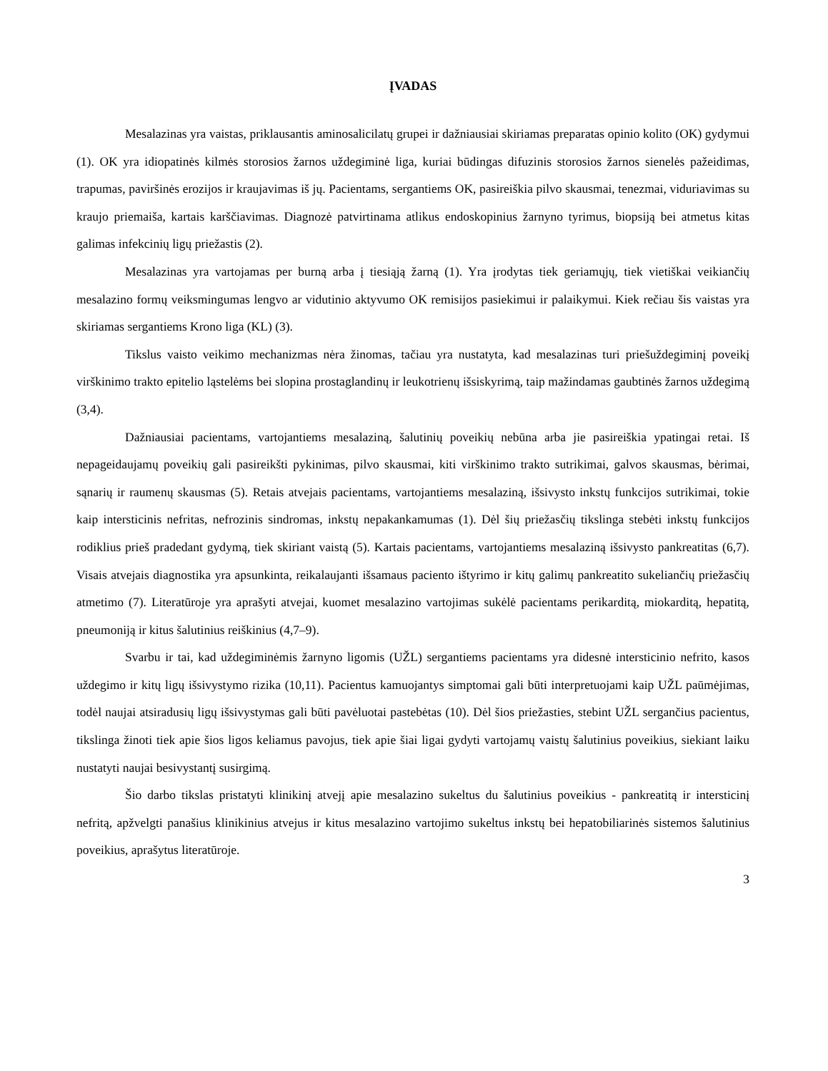ĮVADAS
Mesalazinas yra vaistas, priklausantis aminosalicilatų grupei ir dažniausiai skiriamas preparatas opinio kolito (OK) gydymui (1). OK yra idiopatinės kilmės storosios žarnos uždegiminė liga, kuriai būdingas difuzinis storosios žarnos sienelės pažeidimas, trapumas, paviršinės erozijos ir kraujavimas iš jų. Pacientams, sergantiems OK, pasireiškia pilvo skausmai, tenezmai, viduriavimas su kraujo priemaiša, kartais karščiavimas. Diagnozė patvirtinama atlikus endoskopinius žarnyno tyrimus, biopsiją bei atmetus kitas galimas infekcinių ligų priežastis (2).
Mesalazinas yra vartojamas per burną arba į tiesiąją žarną (1). Yra įrodytas tiek geriamųjų, tiek vietiškai veikiančių mesalazino formų veiksmingumas lengvo ar vidutinio aktyvumo OK remisijos pasiekimui ir palaikymui. Kiek rečiau šis vaistas yra skiriamas sergantiems Krono liga (KL) (3).
Tikslus vaisto veikimo mechanizmas nėra žinomas, tačiau yra nustatyta, kad mesalazinas turi priešuždegiminį poveikį virškinimo trakto epitelio ląstelėms bei slopina prostaglandinų ir leukotrienų išsiskyrimą, taip mažindamas gaubtinės žarnos uždegimą (3,4).
Dažniausiai pacientams, vartojantiems mesalaziną, šalutinių poveikių nebūna arba jie pasireiškia ypatingai retai. Iš nepageidaujamų poveikių gali pasireikšti pykinimas, pilvo skausmai, kiti virškinimo trakto sutrikimai, galvos skausmas, bėrimai, sąnarių ir raumenų skausmas (5). Retais atvejais pacientams, vartojantiems mesalaziną, išsivysto inkstų funkcijos sutrikimai, tokie kaip intersticinis nefritas, nefrozinis sindromas, inkstų nepakankamumas (1). Dėl šių priežasčių tikslinga stebėti inkstų funkcijos rodiklius prieš pradedant gydymą, tiek skiriant vaistą (5). Kartais pacientams, vartojantiems mesalaziną išsivysto pankreatitas (6,7). Visais atvejais diagnostika yra apsunkinta, reikalaujanti išsamaus paciento ištyrimo ir kitų galimų pankreatito sukeliančių priežasčių atmetimo (7). Literatūroje yra aprašyti atvejai, kuomet mesalazino vartojimas sukėlė pacientams perikarditą, miokarditą, hepatitą, pneumoniją ir kitus šalutinius reiškinius (4,7–9).
Svarbu ir tai, kad uždegiminėmis žarnyno ligomis (UŽL) sergantiems pacientams yra didesnė intersticinio nefrito, kasos uždegimo ir kitų ligų išsivystymo rizika (10,11). Pacientus kamuojantys simptomai gali būti interpretuojami kaip UŽL paūmėjimas, todėl naujai atsiradusių ligų išsivystymas gali būti pavėluotai pastebėtas (10). Dėl šios priežasties, stebint UŽL sergančius pacientus, tikslinga žinoti tiek apie šios ligos keliamus pavojus, tiek apie šiai ligai gydyti vartojamų vaistų šalutinius poveikius, siekiant laiku nustatyti naujai besivystantį susirgimą.
Šio darbo tikslas pristatyti klinikinį atvejį apie mesalazino sukeltus du šalutinius poveikius - pankreatitą ir intersticinį nefritą, apžvelgti panašius klinikinius atvejus ir kitus mesalazino vartojimo sukeltus inkstų bei hepatobiliarinės sistemos šalutinius poveikius, aprašytus literatūroje.
3